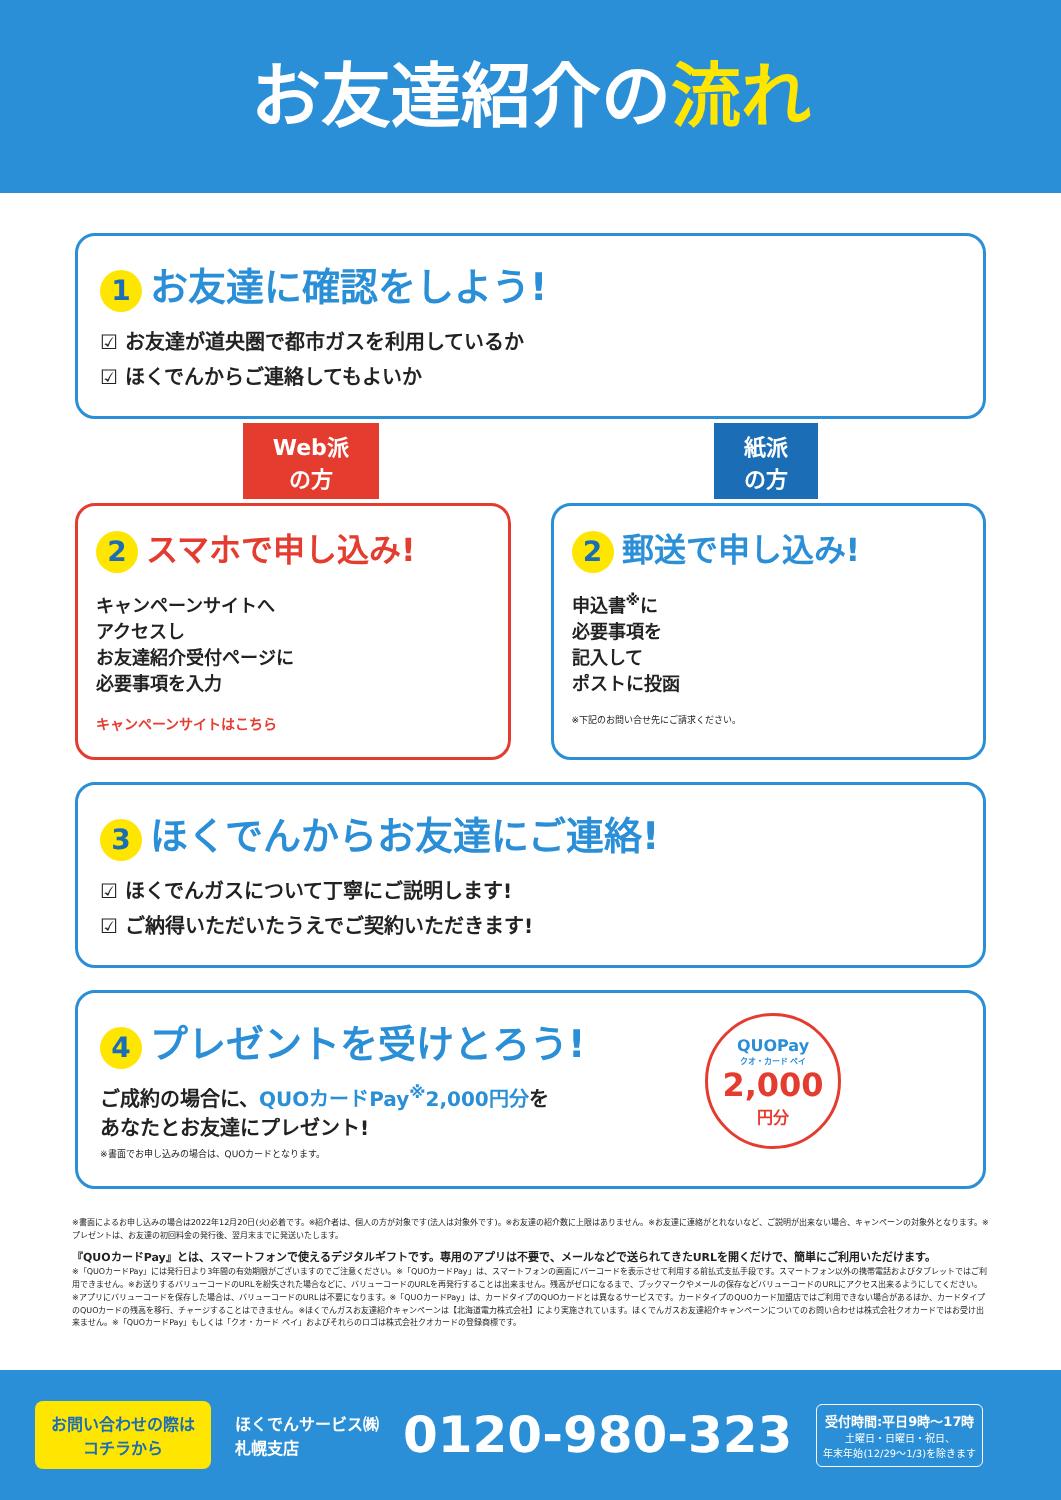お友達紹介の流れ
1 お友達に確認をしよう!
☑ お友達が道央圏で都市ガスを利用しているか
☑ ほくでんからご連絡してもよいか
Web派
の方
紙派
の方
2 スマホで申し込み!
キャンペーンサイトへ
アクセスし
お友達紹介受付ページに
必要事項を入力
キャンペーンサイトはこちら
2 郵送で申し込み!
申込書<sup>※</sup>に
必要事項を
記入して
ポストに投函
※下記のお問い合せ先にご請求ください。
3 ほくでんからお友達にご連絡!
☑ ほくでんガスについて丁寧にご説明します!
☑ ご納得いただいたうえでご契約いただきます!
4 プレゼントを受けとろう!
ご成約の場合に、QUOカードPay<sup>※</sup>2,000円分を
あなたとお友達にプレゼント!
※書面でお申し込みの場合は、QUOカードとなります。
QUOPay
クオ・カード ペイ
2,000
円分
※書面によるお申し込みの場合は2022年12月20日(火)必着です。※紹介者は、個人の方が対象です(法人は対象外です)。※お友達の紹介数に上限はありません。※お友達に連絡がとれないなど、ご説明が出来ない場合、キャンペーンの対象外となります。※プレゼントは、お友達の初回料金の発行後、翌月末までに発送いたします。
『QUOカードPay』とは、スマートフォンで使えるデジタルギフトです。専用のアプリは不要で、メールなどで送られてきたURLを開くだけで、簡単にご利用いただけます。
※「QUOカードPay」には発行日より3年間の有効期限がございますのでご注意ください。※「QUOカードPay」は、スマートフォンの画面にバーコードを表示させて利用する前払式支払手段です。スマートフォン以外の携帯電話およびタブレットではご利用できません。※お送りするバリューコードのURLを紛失された場合などに、バリューコードのURLを再発行することは出来ません。残高がゼロになるまで、ブックマークやメールの保存などバリューコードのURLにアクセス出来るようにしてください。※アプリにバリューコードを保存した場合は、バリューコードのURLは不要になります。※「QUOカードPay」は、カードタイプのQUOカードとは異なるサービスです。カードタイプのQUOカード加盟店ではご利用できない場合があるほか、カードタイプのQUOカードの残高を移行、チャージすることはできません。※ほくでんガスお友達紹介キャンペーンは【北海道電力株式会社】により実施されています。ほくでんガスお友達紹介キャンペーンについてのお問い合わせは株式会社クオカードではお受け出来ません。※「QUOカードPay」もしくは「クオ・カード ペイ」およびそれらのロゴは株式会社クオカードの登録商標です。
お問い合わせの際は
コチラから
ほくでんサービス㈱
札幌支店
0120-980-323
受付時間:平日9時〜17時
土曜日・日曜日・祝日、
年末年始(12/29〜1/3)を除きます